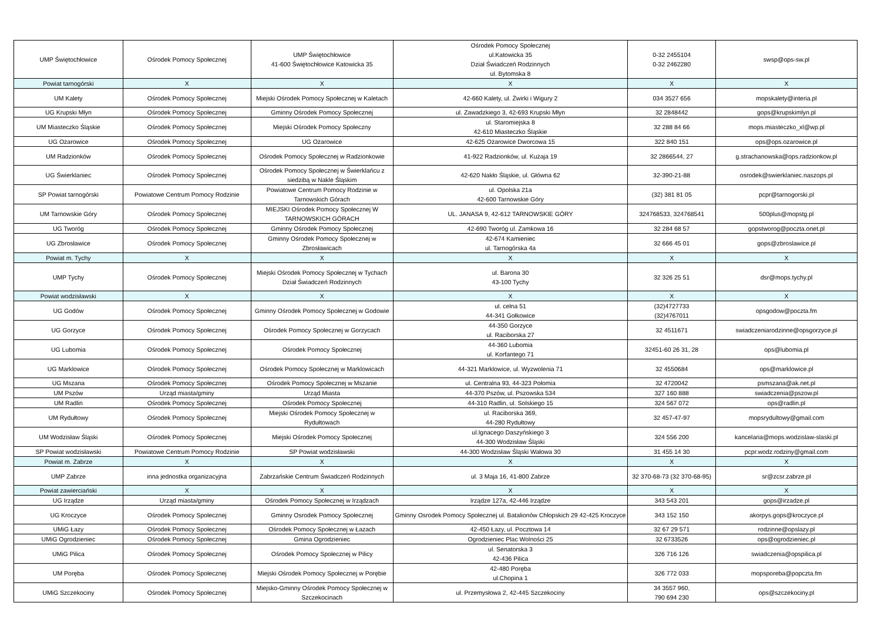| UMP Świętochłowice | Ośrodek Pomocy Społecznej | UMP Świętochłowice 41-600 Świętochłowice Katowicka 35 | Ośrodek Pomocy Społecznej ul.Katowicka 35 Dział Świadczeń Rodzinnych ul. Bytomska 8 | 0-32 2455104 0-32 2462280 | swsp@ops-sw.pl |
| Powiat tarnogórski | X | X | X | X | X |
| UM Kalety | Ośrodek Pomocy Społecznej | Miejski Ośrodek Pomocy Społecznej w Kaletach | 42-660 Kalety, ul. Żwirki i Wigury 2 | 034 3527 656 | mopskalety@interia.pl |
| UG Krupski Młyn | Ośrodek Pomocy Społecznej | Gminny Ośrodek Pomocy Społecznej | ul. Zawadzkiego 3, 42-693 Krupski Młyn | 32 2848442 | gops@krupskimlyn.pl |
| UM Miasteczko Śląskie | Ośrodek Pomocy Społecznej | Miejski Ośrodek Pomocy Społeczny | ul. Staromiejska 8 42-610 Miasteczko Śląskie | 32 288 84 66 | mops.miasteczko_xl@wp.pl |
| UG Ożarowice | Ośrodek Pomocy Społecznej | UG Ożarowice | 42-625 Ożarowice Dworcowa 15 | 322 840 151 | ops@ops.ozarowice.pl |
| UM Radzionków | Ośrodek Pomocy Społecznej | Ośrodek Pomocy Społecznej w Radzionkowie | 41-922 Radzionków, ul. Kużaja 19 | 32 2866544, 27 | g.strachanowska@ops.radzionkow.pl |
| UG Świerklaniec | Ośrodek Pomocy Społecznej | Ośrodek Pomocy Społecznej w Świerklańcu z siedzibą w Nakle Śląskim | 42-620 Nakło Śląskie, ul. Główna 62 | 32-390-21-88 | osrodek@swierklaniec.naszops.pl |
| SP Powiat tarnogórski | Powiatowe Centrum Pomocy Rodzinie | Powiatowe Centrum Pomocy Rodzinie w Tarnowskich Górach | ul. Opolska 21a 42-600 Tarnowskie Góry | (32) 381 81 05 | pcpr@tarnogorski.pl |
| UM Tarnowskie Góry | Ośrodek Pomocy Społecznej | MIEJSKI Ośrodek Pomocy Społecznej W TARNOWSKICH GÓRACH | UL. JANASA 9, 42-612 TARNOWSKIE GÓRY | 324768533, 324768541 | 500plus@mopstg.pl |
| UG Tworóg | Ośrodek Pomocy Społecznej | Gminny Ośrodek Pomocy Społecznej | 42-690 Tworóg ul. Zamkowa 16 | 32 284 68 57 | gopstworog@poczta.onet.pl |
| UG Zbrosławice | Ośrodek Pomocy Społecznej | Gminny Ośrodek Pomocy Społecznej w Zbrosławicach | 42-674 Kamieniec ul. Tarnogórska 4a | 32 666 45 01 | gops@zbroslawice.pl |
| Powiat m. Tychy | X | X | X | X | X |
| UMP Tychy | Ośrodek Pomocy Społecznej | Miejski Ośrodek Pomocy Społecznej w Tychach Dział Świadczeń Rodzinnych | ul. Barona 30 43-100 Tychy | 32 326 25 51 | dsr@mops.tychy.pl |
| Powiat wodzisławski | X | X | X | X | X |
| UG Godów | Ośrodek Pomocy Społecznej | Gminny Ośrodek Pomocy Społecznej w Godowie | ul. celna 51 44-341 Gołkowice | (32)4727733 (32)4767011 | opsgodow@poczta.fm |
| UG Gorzyce | Ośrodek Pomocy Społecznej | Ośrodek Pomocy Społecznej w Gorzycach | 44-350 Gorzyce ul. Raciborska 27 | 32 4511671 | swiadczeniarodzinne@opsgorzyce.pl |
| UG Lubomia | Ośrodek Pomocy Społecznej | Ośrodek Pomocy Społecznej | 44-360 Lubomia ul. Korfantego 71 | 32451-60 26 31, 28 | ops@lubomia.pl |
| UG Marklowice | Ośrodek Pomocy Społecznej | Ośrodek Pomocy Społecznej w Marklowicach | 44-321 Marklowice, ul. Wyzwolenia 71 | 32 4550684 | ops@marklowice.pl |
| UG Mszana | Ośrodek Pomocy Społecznej | Ośrodek Pomocy Społecznej w Mszanie | ul. Centralna 93, 44-323 Połomia | 32 4720042 | psmszana@ak.net.pl |
| UM Pszów | Urząd miasta/gminy | Urząd Miasta | 44-370 Pszów, ul. Pszowska 534 | 327 160 888 | swiadczenia@pszow.pl |
| UM Radlin | Ośrodek Pomocy Społecznej | Ośrodek Pomocy Społecznej | 44-310 Radlin, ul. Solskiego 15 | 324 567 072 | ops@radlin.pl |
| UM Rydułtowy | Ośrodek Pomocy Społecznej | Miejski Ośrodek Pomocy Społecznej w Rydułtowach | ul. Raciborska 369, 44-280 Rydułtowy | 32 457-47-97 | mopsrydultowy@gmail.com |
| UM Wodzisław Śląski | Ośrodek Pomocy Społecznej | Miejski Ośrodek Pomocy Społecznej | ul.Ignacego Daszyńskiego 3 44-300 Wodzisław Śląski | 324 556 200 | kancelaria@mops.wodzislaw-slaski.pl |
| SP Powiat wodzisławski | Powiatowe Centrum Pomocy Rodzinie | SP Powiat wodzisławski | 44-300 Wodzisław Śląski Wałowa 30 | 31 455 14 30 | pcpr.wodz.rodziny@gmail.com |
| Powiat m. Zabrze | X | X | X | X | X |
| UMP Zabrze | inna jednostka organizacyjna | Zabrzańskie Centrum Świadczeń Rodzinnych | ul. 3 Maja 16, 41-800 Zabrze | 32 370-68-73 (32 370-68-95) | sr@zcsr.zabrze.pl |
| Powiat zawierciański | X | X | X | X | X |
| UG Irządze | Urząd miasta/gminy | Ośrodek Pomocy Społecznej w Irządzach | Irządze 127a, 42-446 Irządze | 343 543 201 | gops@irzadze.pl |
| UG Kroczyce | Ośrodek Pomocy Społecznej | Gminny Osrodek Pomocy Społecznej | Gminny Osrodek Pomocy Społecznej ul. Batalionów Chłopskich 29 42-425 Kroczyce | 343 152 150 | akorpys.gops@kroczyce.pl |
| UMiG Łazy | Ośrodek Pomocy Społecznej | Ośrodek Pomocy Społecznej w Łazach | 42-450 Łazy, ul. Pocztowa 14 | 32 67 29 571 | rodzinne@opslazy.pl |
| UMiG Ogrodzieniec | Ośrodek Pomocy Społecznej | Gmina Ogrodzieniec | Ogrodzieniec Plac Wolności 25 | 32 6733526 | ops@ogrodzieniec.pl |
| UMiG Pilica | Ośrodek Pomocy Społecznej | Ośrodek Pomocy Społecznej w Pilicy | ul. Senatorska 3 42-436 Pilica | 326 716 126 | swiadczenia@opspilica.pl |
| UM Poręba | Ośrodek Pomocy Społecznej | Miejski Ośrodek Pomocy Społecznej w Porębie | 42-480 Poręba ul.Chopina 1 | 326 772 033 | mopsporeba@popczta.fm |
| UMiG Szczekociny | Ośrodek Pomocy Społecznej | Miejsko-Gminny Ośrodek Pomocy Społecznej w Szczekocinach | ul. Przemysłowa 2, 42-445 Szczekociny | 34 3557 960, 790 694 230 | ops@szczekociny.pl |